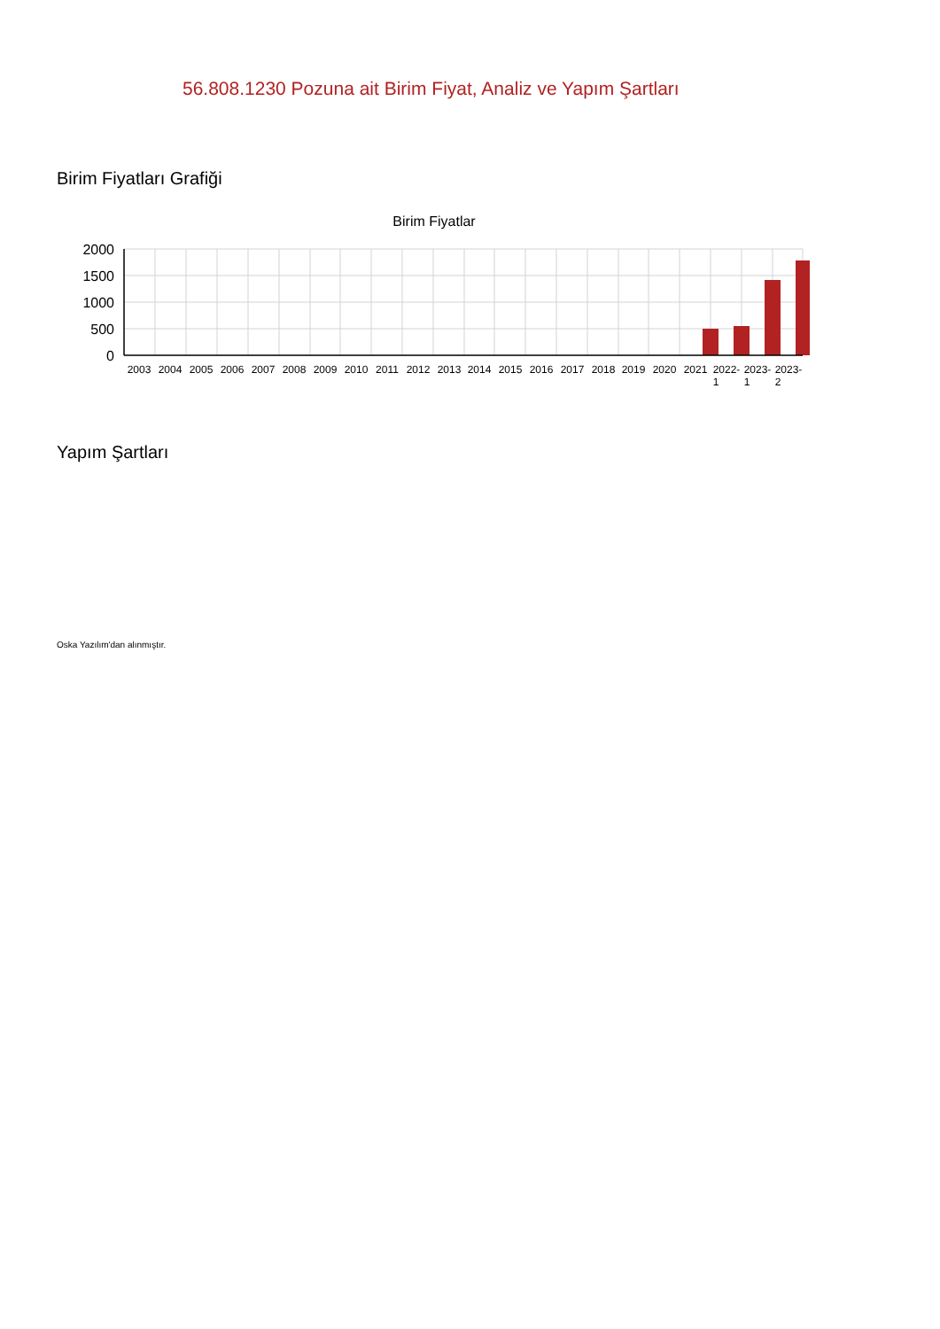56.808.1230 Pozuna ait Birim Fiyat, Analiz ve Yapım Şartları
Birim Fiyatları Grafiği
Birim Fiyatlar
2000
1500
1000
500
0
2003
2004
2005
2006
2007
2008
2009
2010
2011
2012
2013
2014
2015
2016
2017
2018
2019
2020
2021
2022-
2023-
2023-
1
1
2
Yapım Şartları
Oska Yazılım'dan alınmıştır.